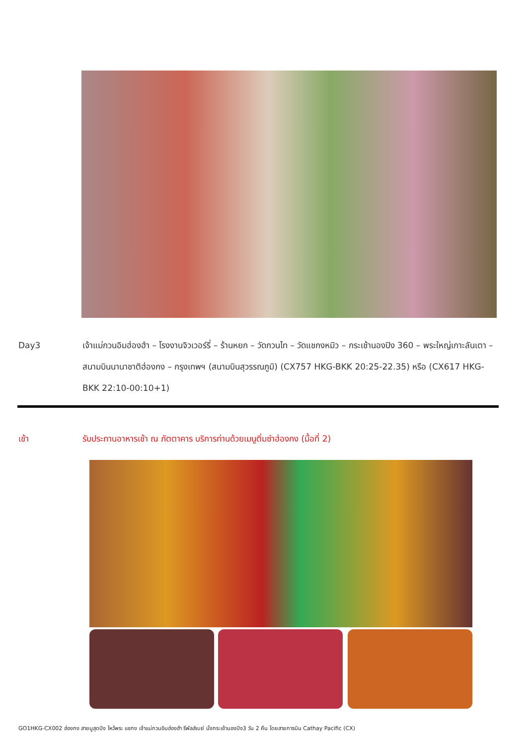Day3 เจ้าแม่กวนอิมฮ่องฮำ – โรงงานจิวเวอร์รี่ – ร้านหยก – วัดกวนไท – วัดแชกงหมิว – กระเช้านองปิง 360 – พระใหญ่เกาะลันเตา – สนามบินนานาชาติฮ่องกง – กรุงเทพฯ (สนามบินสุวรรณภูมิ) (CX757 HKG-BKK 20:25-22.35) หรือ (CX617 HKG-BKK 22:10-00:10+1)
เช้า รับประทานอาหารเช้า ณ ภัตตาคาร บริการท่านด้วยเมนูติ่มซำฮ่องกง (มื้อที่ 2)
GO1HKG-CX002 ฮ่องกง สายมูสุดปัง ไหว้พระ แชกง เจ้าแม่กวนอิมฮ่องฮำ รีพัลส์เบย์ นั่งกระเช้านองปิง3 วัน 2 คืน โดยสายการบิน Cathay Pacific (CX)